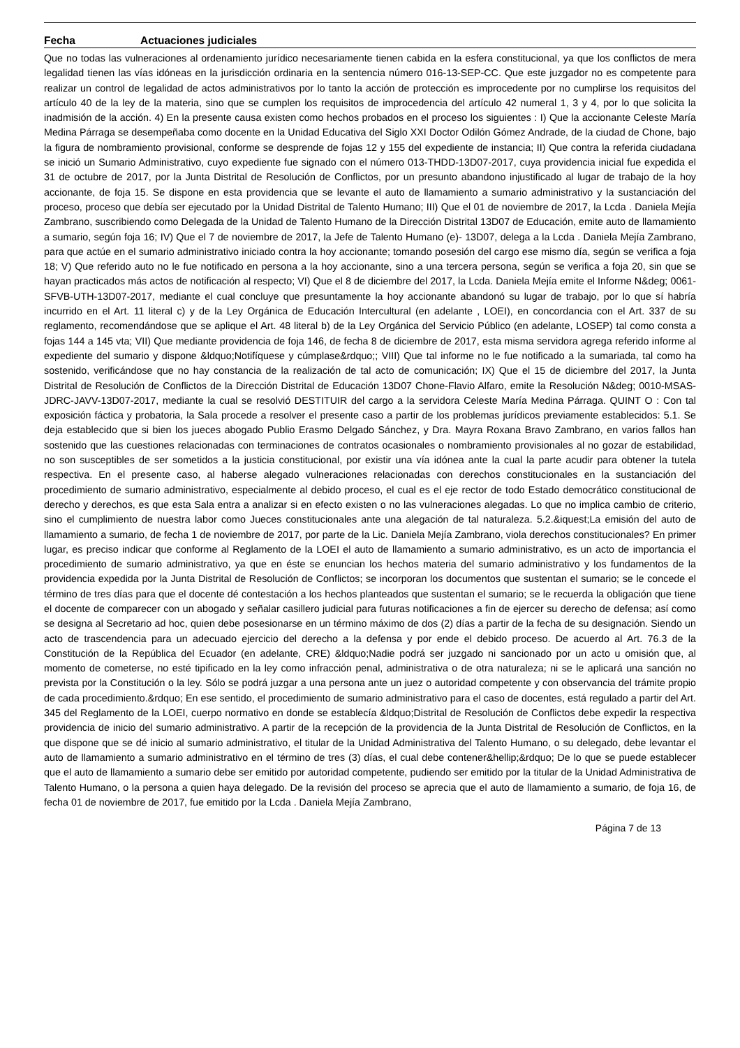Fecha Actuaciones judiciales
Que no todas las vulneraciones al ordenamiento jurídico necesariamente tienen cabida en la esfera constitucional, ya que los conflictos de mera legalidad tienen las vías idóneas en la jurisdicción ordinaria en la sentencia número 016-13-SEP-CC. Que este juzgador no es competente para realizar un control de legalidad de actos administrativos por lo tanto la acción de protección es improcedente por no cumplirse los requisitos del artículo 40 de la ley de la materia, sino que se cumplen los requisitos de improcedencia del artículo 42 numeral 1, 3 y 4, por lo que solicita la inadmisión de la acción. 4) En la presente causa existen como hechos probados en el proceso los siguientes : I) Que la accionante Celeste María Medina Párraga se desempeñaba como docente en la Unidad Educativa del Siglo XXI Doctor Odilón Gómez Andrade, de la ciudad de Chone, bajo la figura de nombramiento provisional, conforme se desprende de fojas 12 y 155 del expediente de instancia; II) Que contra la referida ciudadana se inició un Sumario Administrativo, cuyo expediente fue signado con el número 013-THDD-13D07-2017, cuya providencia inicial fue expedida el 31 de octubre de 2017, por la Junta Distrital de Resolución de Conflictos, por un presunto abandono injustificado al lugar de trabajo de la hoy accionante, de foja 15. Se dispone en esta providencia que se levante el auto de llamamiento a sumario administrativo y la sustanciación del proceso, proceso que debía ser ejecutado por la Unidad Distrital de Talento Humano; III) Que el 01 de noviembre de 2017, la Lcda . Daniela Mejía Zambrano, suscribiendo como Delegada de la Unidad de Talento Humano de la Dirección Distrital 13D07 de Educación, emite auto de llamamiento a sumario, según foja 16; IV) Que el 7 de noviembre de 2017, la Jefe de Talento Humano (e)- 13D07, delega a la Lcda . Daniela Mejía Zambrano, para que actúe en el sumario administrativo iniciado contra la hoy accionante; tomando posesión del cargo ese mismo día, según se verifica a foja 18; V) Que referido auto no le fue notificado en persona a la hoy accionante, sino a una tercera persona, según se verifica a foja 20, sin que se hayan practicados más actos de notificación al respecto; VI) Que el 8 de diciembre del 2017, la Lcda. Daniela Mejía emite el Informe N&deg; 0061-SFVB-UTH-13D07-2017, mediante el cual concluye que presuntamente la hoy accionante abandonó su lugar de trabajo, por lo que sí habría incurrido en el Art. 11 literal c) y de la Ley Orgánica de Educación Intercultural (en adelante , LOEI), en concordancia con el Art. 337 de su reglamento, recomendándose que se aplique el Art. 48 literal b) de la Ley Orgánica del Servicio Público (en adelante, LOSEP) tal como consta a fojas 144 a 145 vta; VII) Que mediante providencia de foja 146, de fecha 8 de diciembre de 2017, esta misma servidora agrega referido informe al expediente del sumario y dispone &ldquo;Notifíquese y cúmplase&rdquo;; VIII) Que tal informe no le fue notificado a la sumariada, tal como ha sostenido, verificándose que no hay constancia de la realización de tal acto de comunicación; IX) Que el 15 de diciembre del 2017, la Junta Distrital de Resolución de Conflictos de la Dirección Distrital de Educación 13D07 Chone-Flavio Alfaro, emite la Resolución N&deg; 0010-MSAS-JDRC-JAVV-13D07-2017, mediante la cual se resolvió DESTITUIR del cargo a la servidora Celeste María Medina Párraga. QUINT O : Con tal exposición fáctica y probatoria, la Sala procede a resolver el presente caso a partir de los problemas jurídicos previamente establecidos: 5.1. Se deja establecido que si bien los jueces abogado Publio Erasmo Delgado Sánchez, y Dra. Mayra Roxana Bravo Zambrano, en varios fallos han sostenido que las cuestiones relacionadas con terminaciones de contratos ocasionales o nombramiento provisionales al no gozar de estabilidad, no son susceptibles de ser sometidos a la justicia constitucional, por existir una vía idónea ante la cual la parte acudir para obtener la tutela respectiva. En el presente caso, al haberse alegado vulneraciones relacionadas con derechos constitucionales en la sustanciación del procedimiento de sumario administrativo, especialmente al debido proceso, el cual es el eje rector de todo Estado democrático constitucional de derecho y derechos, es que esta Sala entra a analizar si en efecto existen o no las vulneraciones alegadas. Lo que no implica cambio de criterio, sino el cumplimiento de nuestra labor como Jueces constitucionales ante una alegación de tal naturaleza. 5.2.&iquest;La emisión del auto de llamamiento a sumario, de fecha 1 de noviembre de 2017, por parte de la Lic. Daniela Mejía Zambrano, viola derechos constitucionales? En primer lugar, es preciso indicar que conforme al Reglamento de la LOEI el auto de llamamiento a sumario administrativo, es un acto de importancia el procedimiento de sumario administrativo, ya que en éste se enuncian los hechos materia del sumario administrativo y los fundamentos de la providencia expedida por la Junta Distrital de Resolución de Conflictos; se incorporan los documentos que sustentan el sumario; se le concede el término de tres días para que el docente dé contestación a los hechos planteados que sustentan el sumario; se le recuerda la obligación que tiene el docente de comparecer con un abogado y señalar casillero judicial para futuras notificaciones a fin de ejercer su derecho de defensa; así como se designa al Secretario ad hoc, quien debe posesionarse en un término máximo de dos (2) días a partir de la fecha de su designación. Siendo un acto de trascendencia para un adecuado ejercicio del derecho a la defensa y por ende el debido proceso. De acuerdo al Art. 76.3 de la Constitución de la República del Ecuador (en adelante, CRE) &ldquo;Nadie podrá ser juzgado ni sancionado por un acto u omisión que, al momento de cometerse, no esté tipificado en la ley como infracción penal, administrativa o de otra naturaleza; ni se le aplicará una sanción no prevista por la Constitución o la ley. Sólo se podrá juzgar a una persona ante un juez o autoridad competente y con observancia del trámite propio de cada procedimiento.&rdquo; En ese sentido, el procedimiento de sumario administrativo para el caso de docentes, está regulado a partir del Art. 345 del Reglamento de la LOEI, cuerpo normativo en donde se establecía &ldquo;Distrital de Resolución de Conflictos debe expedir la respectiva providencia de inicio del sumario administrativo. A partir de la recepción de la providencia de la Junta Distrital de Resolución de Conflictos, en la que dispone que se dé inicio al sumario administrativo, el titular de la Unidad Administrativa del Talento Humano, o su delegado, debe levantar el auto de llamamiento a sumario administrativo en el término de tres (3) días, el cual debe contener&hellip;&rdquo; De lo que se puede establecer que el auto de llamamiento a sumario debe ser emitido por autoridad competente, pudiendo ser emitido por la titular de la Unidad Administrativa de Talento Humano, o la persona a quien haya delegado. De la revisión del proceso se aprecia que el auto de llamamiento a sumario, de foja 16, de fecha 01 de noviembre de 2017, fue emitido por la Lcda . Daniela Mejía Zambrano,
Página 7 de 13